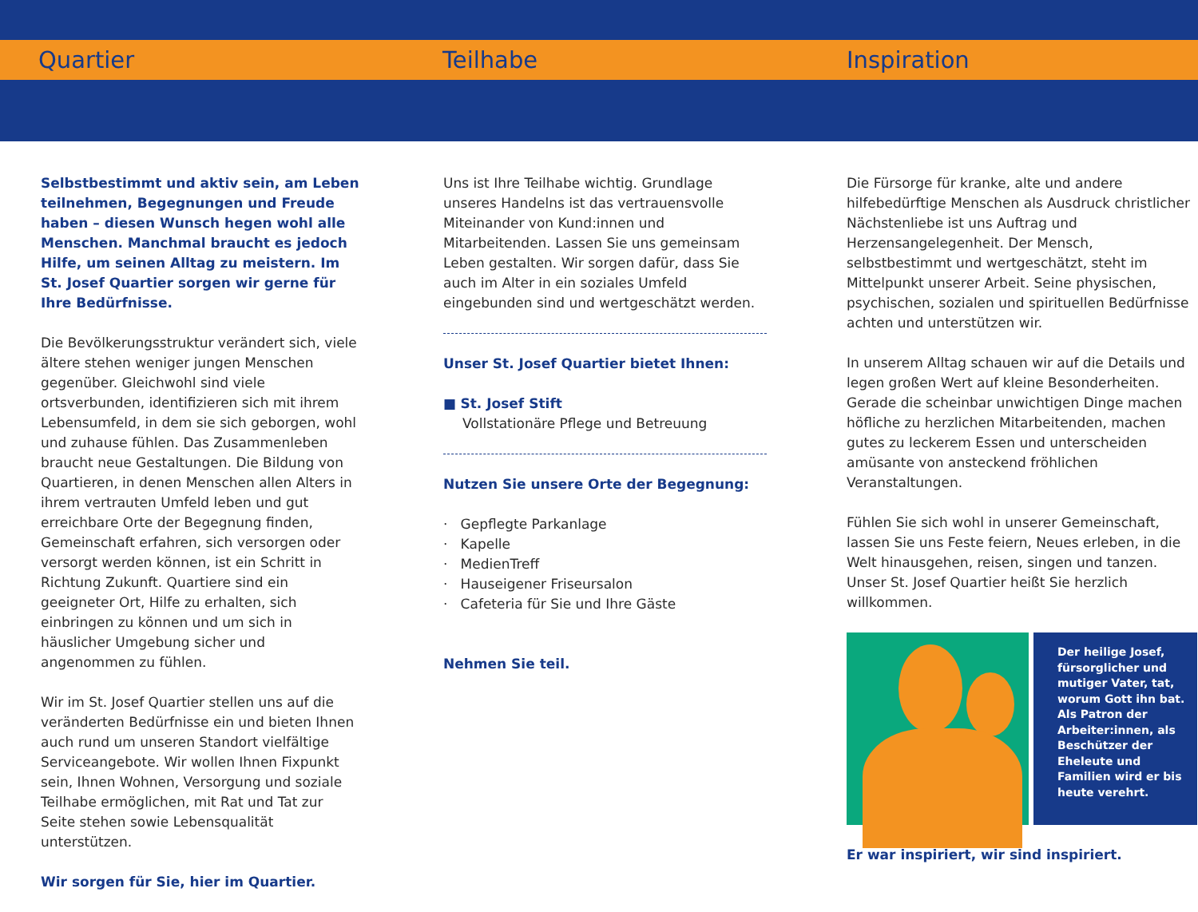Quartier Teilhabe Inspiration
Selbstbestimmt und aktiv sein, am Leben teilnehmen, Begegnungen und Freude haben – diesen Wunsch hegen wohl alle Menschen. Manchmal braucht es jedoch Hilfe, um seinen Alltag zu meistern. Im St. Josef Quartier sorgen wir gerne für Ihre Bedürfnisse.
Die Bevölkerungsstruktur verändert sich, viele ältere stehen weniger jungen Menschen gegenüber. Gleichwohl sind viele ortsverbunden, identifizieren sich mit ihrem Lebensumfeld, in dem sie sich geborgen, wohl und zuhause fühlen. Das Zusammenleben braucht neue Gestaltungen. Die Bildung von Quartieren, in denen Menschen allen Alters in ihrem vertrauten Umfeld leben und gut erreichbare Orte der Begegnung finden, Gemeinschaft erfahren, sich versorgen oder versorgt werden können, ist ein Schritt in Richtung Zukunft. Quartiere sind ein geeigneter Ort, Hilfe zu erhalten, sich einbringen zu können und um sich in häuslicher Umgebung sicher und angenommen zu fühlen.
Wir im St. Josef Quartier stellen uns auf die veränderten Bedürfnisse ein und bieten Ihnen auch rund um unseren Standort vielfältige Serviceangebote. Wir wollen Ihnen Fixpunkt sein, Ihnen Wohnen, Versorgung und soziale Teilhabe ermöglichen, mit Rat und Tat zur Seite stehen sowie Lebensqualität unterstützen.
Wir sorgen für Sie, hier im Quartier.
Uns ist Ihre Teilhabe wichtig. Grundlage unseres Handelns ist das vertrauensvolle Miteinander von Kund:innen und Mitarbeitenden. Lassen Sie uns gemeinsam Leben gestalten. Wir sorgen dafür, dass Sie auch im Alter in ein soziales Umfeld eingebunden sind und wertgeschätzt werden.
Unser St. Josef Quartier bietet Ihnen:
■ St. Josef Stift
Vollstationäre Pflege und Betreuung
Nutzen Sie unsere Orte der Begegnung:
· Gepflegte Parkanlage
· Kapelle
· MedienTreff
· Hauseigener Friseursalon
· Cafeteria für Sie und Ihre Gäste
Nehmen Sie teil.
Die Fürsorge für kranke, alte und andere hilfebedürftige Menschen als Ausdruck christlicher Nächstenliebe ist uns Auftrag und Herzensangelegenheit. Der Mensch, selbstbestimmt und wertgeschätzt, steht im Mittelpunkt unserer Arbeit. Seine physischen, psychischen, sozialen und spirituellen Bedürfnisse achten und unterstützen wir.
In unserem Alltag schauen wir auf die Details und legen großen Wert auf kleine Besonderheiten. Gerade die scheinbar unwichtigen Dinge machen höfliche zu herzlichen Mitarbeitenden, machen gutes zu leckerem Essen und unterscheiden amüsante von ansteckend fröhlichen Veranstaltungen.
Fühlen Sie sich wohl in unserer Gemeinschaft, lassen Sie uns Feste feiern, Neues erleben, in die Welt hinausgehen, reisen, singen und tanzen. Unser St. Josef Quartier heißt Sie herzlich willkommen.
Der heilige Josef, fürsorglicher und mutiger Vater, tat, worum Gott ihn bat. Als Patron der Arbeiter:innen, als Beschützer der Eheleute und Familien wird er bis heute verehrt.
Er war inspiriert, wir sind inspiriert.